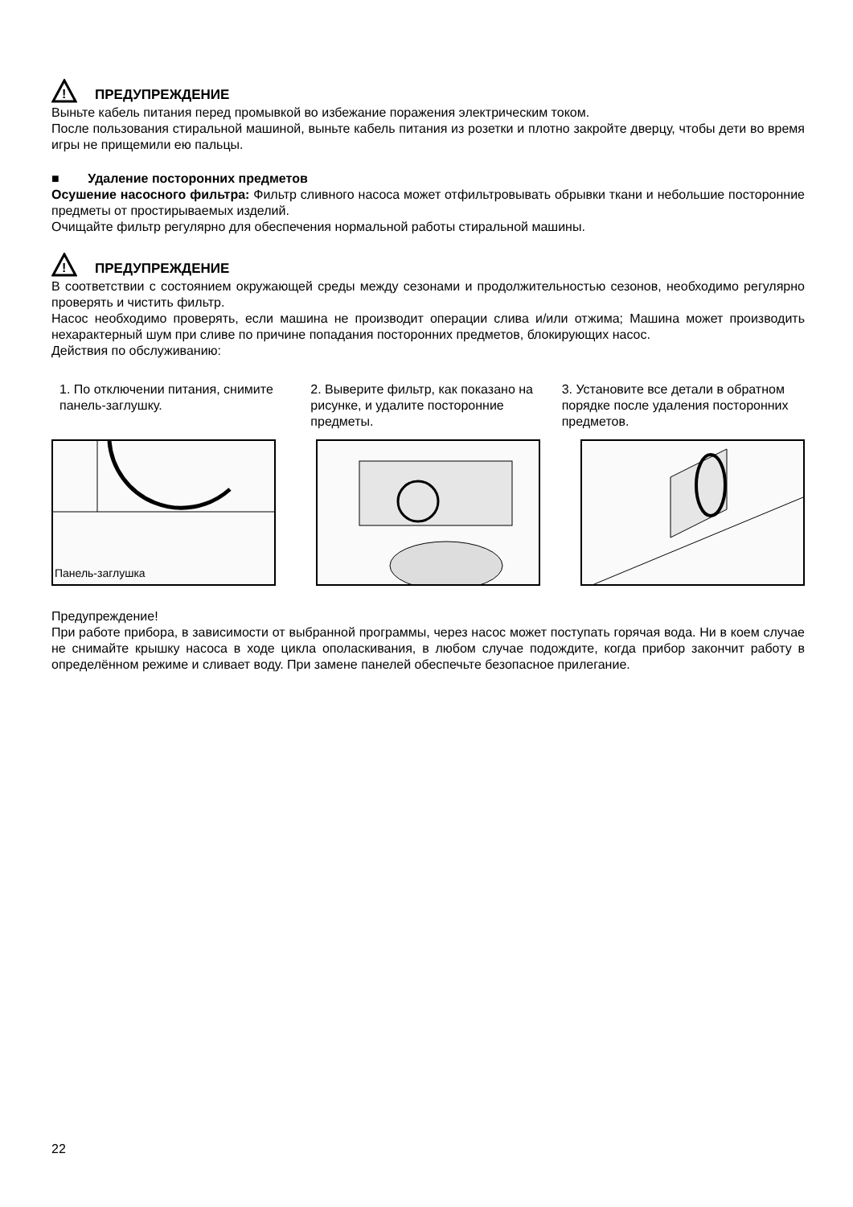!
ПРЕДУПРЕЖДЕНИЕ
Выньте кабель питания перед промывкой во избежание поражения электрическим током.
После пользования стиральной машиной, выньте кабель питания из розетки и плотно закройте дверцу, чтобы дети во время игры не прищемили ею пальцы.
■ Удаление посторонних предметов
Осушение насосного фильтра: Фильтр сливного насоса может отфильтровывать обрывки ткани и небольшие посторонние предметы от простирываемых изделий.
Очищайте фильтр регулярно для обеспечения нормальной работы стиральной машины.
!
ПРЕДУПРЕЖДЕНИЕ
В соответствии с состоянием окружающей среды между сезонами и продолжительностью сезонов, необходимо регулярно проверять и чистить фильтр.
Насос необходимо проверять, если машина не производит операции слива и/или отжима; Машина может производить нехарактерный шум при сливе по причине попадания посторонних предметов, блокирующих насос.
Действия по обслуживанию:
1. По отключении питания, снимите панель-заглушку.
2. Выверите фильтр, как показано на рисунке, и удалите посторонние предметы.
3. Установите все детали в обратном порядке после удаления посторонних предметов.
Панель-заглушка
Предупреждение!
При работе прибора, в зависимости от выбранной программы, через насос может поступать горячая вода. Ни в коем случае не снимайте крышку насоса в ходе цикла ополаскивания, в любом случае подождите, когда прибор закончит работу в определённом режиме и сливает воду. При замене панелей обеспечьте безопасное прилегание.
22